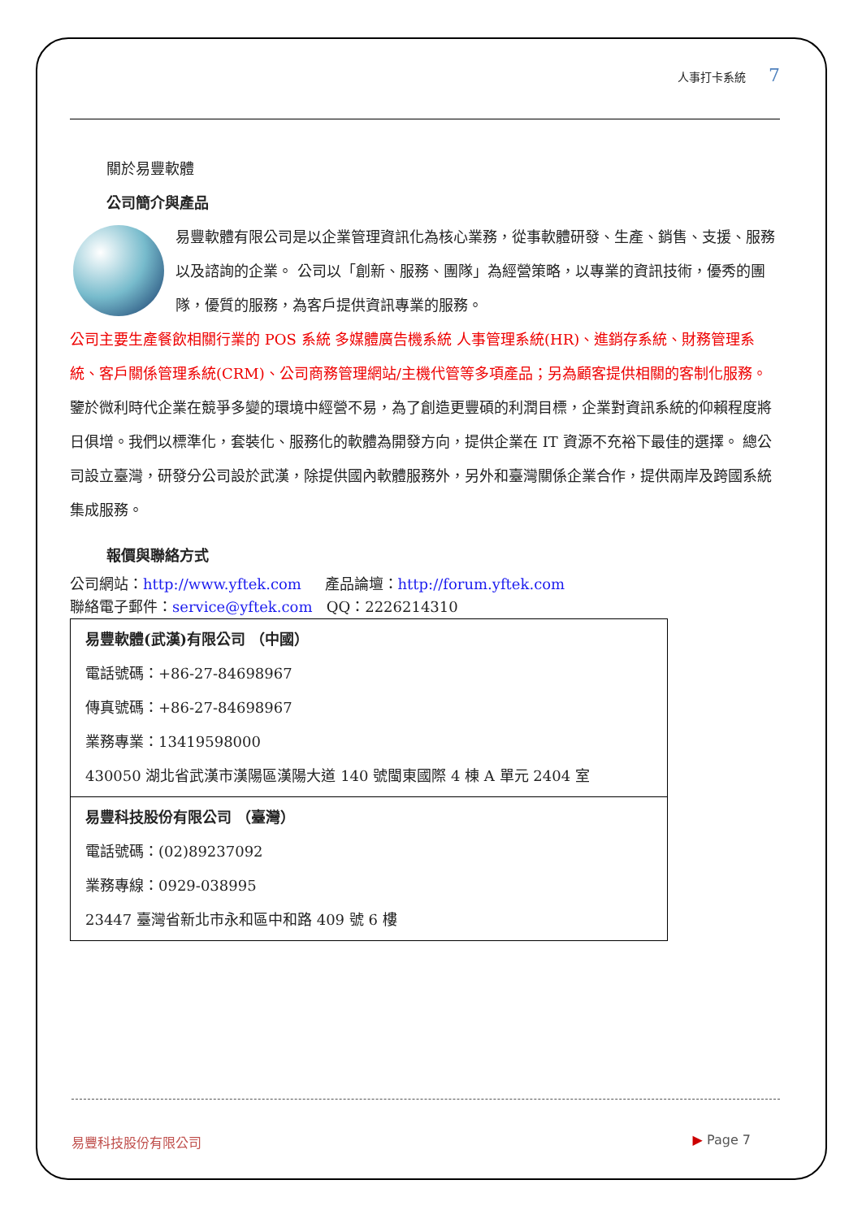人事打卡系統 7
關於易豐軟體
公司簡介與產品
易豐軟體有限公司是以企業管理資訊化為核心業務，從事軟體研發、生產、銷售、支援、服務以及諮詢的企業。 公司以「創新、服務、團隊」為經營策略，以專業的資訊技術，優秀的團隊，優質的服務，為客戶提供資訊專業的服務。
公司主要生產餐飲相關行業的 POS 系統 多媒體廣告機系統 人事管理系統(HR)、進銷存系統、財務管理系統、客戶關係管理系統(CRM)、公司商務管理網站/主機代管等多項產品；另為顧客提供相關的客制化服務。鑒於微利時代企業在競爭多變的環境中經營不易，為了創造更豐碩的利潤目標，企業對資訊系統的仰賴程度將日俱增。我們以標準化，套裝化、服務化的軟體為開發方向，提供企業在 IT 資源不充裕下最佳的選擇。 總公司設立臺灣，研發分公司設於武漢，除提供國內軟體服務外，另外和臺灣關係企業合作，提供兩岸及跨國系統集成服務。
報價與聯絡方式
公司網站：http://www.yftek.com 產品論壇：http://forum.yftek.com
聯絡電子郵件：service@yftek.com QQ：2226214310
| 易豐軟體(武漢)有限公司 （中國） 電話號碼：+86-27-84698967 傳真號碼：+86-27-84698967 業務專業：13419598000 430050 湖北省武漢市漢陽區漢陽大道 140 號閩東國際 4 棟 A 單元 2404 室 |
| 易豐科技股份有限公司 （臺灣） 電話號碼：(02)89237092 業務專線：0929-038995 23447 臺灣省新北市永和區中和路 409 號 6 樓 |
易豐科技股份有限公司 ▶ Page 7